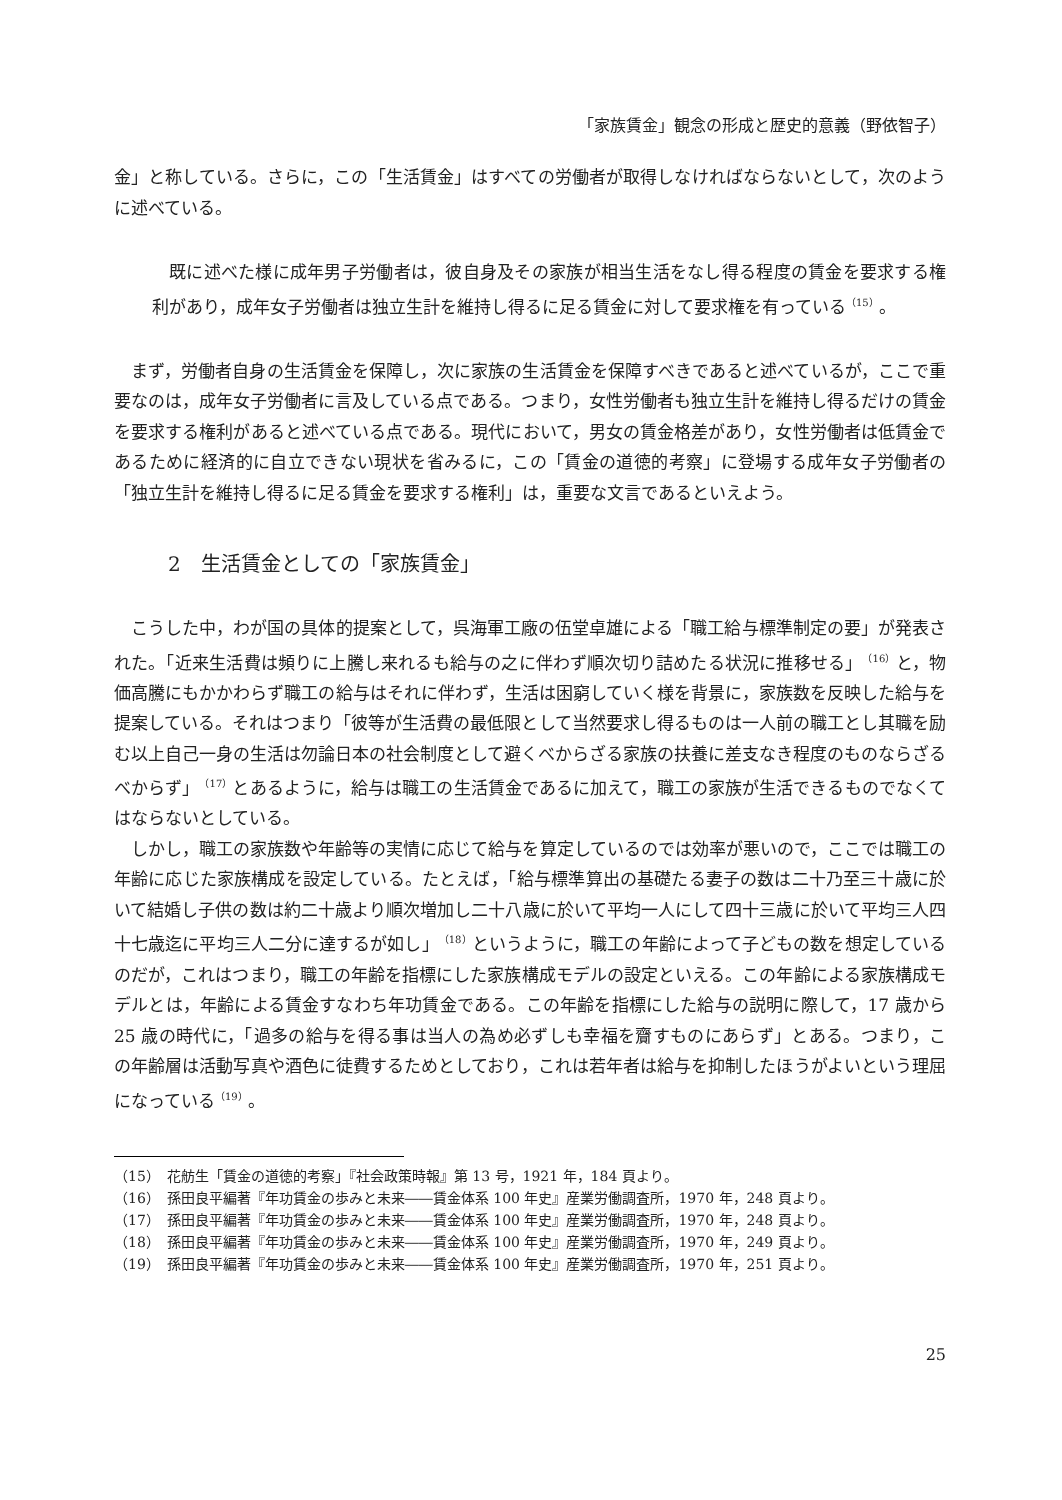「家族賃金」観念の形成と歴史的意義（野依智子）
金」と称している。さらに，この「生活賃金」はすべての労働者が取得しなければならないとして，次のように述べている。
既に述べた様に成年男子労働者は，彼自身及その家族が相当生活をなし得る程度の賃金を要求する権利があり，成年女子労働者は独立生計を維持し得るに足る賃金に対して要求権を有っている<sup>（15）</sup>。
まず，労働者自身の生活賃金を保障し，次に家族の生活賃金を保障すべきであると述べているが，ここで重要なのは，成年女子労働者に言及している点である。つまり，女性労働者も独立生計を維持し得るだけの賃金を要求する権利があると述べている点である。現代において，男女の賃金格差があり，女性労働者は低賃金であるために経済的に自立できない現状を省みるに，この「賃金の道徳的考察」に登場する成年女子労働者の「独立生計を維持し得るに足る賃金を要求する権利」は，重要な文言であるといえよう。
2　生活賃金としての「家族賃金」
こうした中，わが国の具体的提案として，呉海軍工廠の伍堂卓雄による「職工給与標準制定の要」が発表された。「近来生活費は頻りに上騰し来れるも給与の之に伴わず順次切り詰めたる状況に推移せる」<sup>（16）</sup>と，物価高騰にもかかわらず職工の給与はそれに伴わず，生活は困窮していく様を背景に，家族数を反映した給与を提案している。それはつまり「彼等が生活費の最低限として当然要求し得るものは一人前の職工とし其職を励む以上自己一身の生活は勿論日本の社会制度として避くべからざる家族の扶養に差支なき程度のものならざるべからず」<sup>（17）</sup>とあるように，給与は職工の生活賃金であるに加えて，職工の家族が生活できるものでなくてはならないとしている。
しかし，職工の家族数や年齢等の実情に応じて給与を算定しているのでは効率が悪いので，ここでは職工の年齢に応じた家族構成を設定している。たとえば，「給与標準算出の基礎たる妻子の数は二十乃至三十歳に於いて結婚し子供の数は約二十歳より順次増加し二十八歳に於いて平均一人にして四十三歳に於いて平均三人四十七歳迄に平均三人二分に達するが如し」<sup>（18）</sup>というように，職工の年齢によって子どもの数を想定しているのだが，これはつまり，職工の年齢を指標にした家族構成モデルの設定といえる。この年齢による家族構成モデルとは，年齢による賃金すなわち年功賃金である。この年齢を指標にした給与の説明に際して，17 歳から 25 歳の時代に，「過多の給与を得る事は当人の為め必ずしも幸福を齎すものにあらず」とある。つまり，この年齢層は活動写真や酒色に徒費するためとしており，これは若年者は給与を抑制したほうがよいという理屈になっている<sup>（19）</sup>。
（15）　花舫生「賃金の道徳的考察」『社会政策時報』第 13 号，1921 年，184 頁より。
（16）　孫田良平編著『年功賃金の歩みと未来――賃金体系 100 年史』産業労働調査所，1970 年，248 頁より。
（17）　孫田良平編著『年功賃金の歩みと未来――賃金体系 100 年史』産業労働調査所，1970 年，248 頁より。
（18）　孫田良平編著『年功賃金の歩みと未来――賃金体系 100 年史』産業労働調査所，1970 年，249 頁より。
（19）　孫田良平編著『年功賃金の歩みと未来――賃金体系 100 年史』産業労働調査所，1970 年，251 頁より。
25